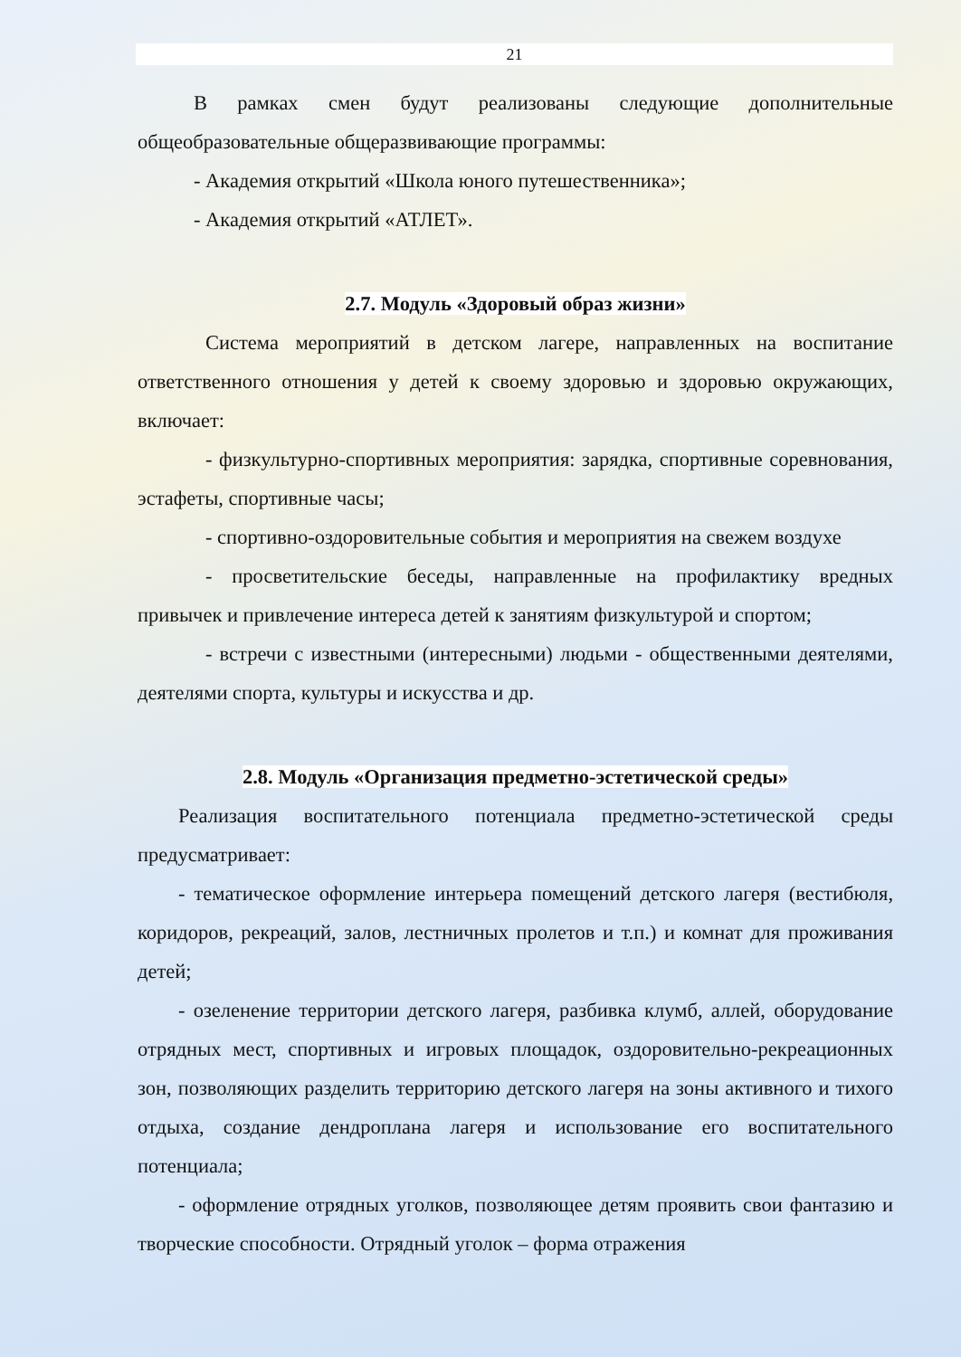21
В рамках смен будут реализованы следующие дополнительные общеобразовательные общеразвивающие программы:
- Академия открытий «Школа юного путешественника»;
- Академия открытий «АТЛЕТ».
2.7. Модуль «Здоровый образ жизни»
Система мероприятий в детском лагере, направленных на воспитание ответственного отношения у детей к своему здоровью и здоровью окружающих, включает:
- физкультурно-спортивных мероприятия: зарядка, спортивные соревнования, эстафеты, спортивные часы;
- спортивно-оздоровительные события и мероприятия на свежем воздухе
- просветительские беседы, направленные на профилактику вредных привычек и привлечение интереса детей к занятиям физкультурой и спортом;
- встречи с известными (интересными) людьми - общественными деятелями, деятелями спорта, культуры и искусства и др.
2.8. Модуль «Организация предметно-эстетической среды»
Реализация воспитательного потенциала предметно-эстетической среды предусматривает:
- тематическое оформление интерьера помещений детского лагеря (вестибюля, коридоров, рекреаций, залов, лестничных пролетов и т.п.) и комнат для проживания детей;
- озеленение территории детского лагеря, разбивка клумб, аллей, оборудование отрядных мест, спортивных и игровых площадок, оздоровительно-рекреационных зон, позволяющих разделить территорию детского лагеря на зоны активного и тихого отдыха, создание дендроплана лагеря и использование его воспитательного потенциала;
- оформление отрядных уголков, позволяющее детям проявить свои фантазию и творческие способности. Отрядный уголок – форма отражения